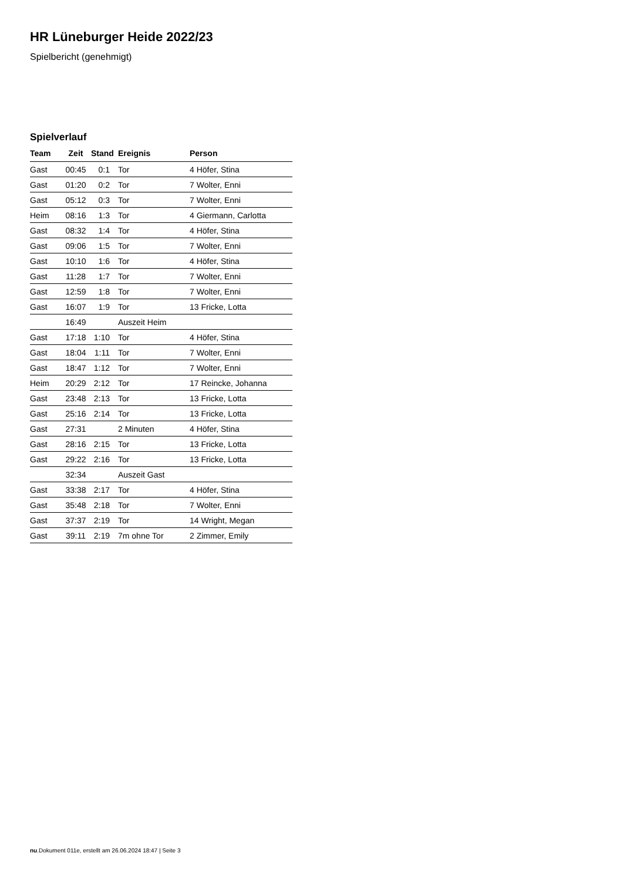HR Lüneburger Heide 2022/23
Spielbericht (genehmigt)
Spielverlauf
| Team | Zeit | Stand | Ereignis | Person |
| --- | --- | --- | --- | --- |
| Gast | 00:45 | 0:1 | Tor | 4 Höfer, Stina |
| Gast | 01:20 | 0:2 | Tor | 7 Wolter, Enni |
| Gast | 05:12 | 0:3 | Tor | 7 Wolter, Enni |
| Heim | 08:16 | 1:3 | Tor | 4 Giermann, Carlotta |
| Gast | 08:32 | 1:4 | Tor | 4 Höfer, Stina |
| Gast | 09:06 | 1:5 | Tor | 7 Wolter, Enni |
| Gast | 10:10 | 1:6 | Tor | 4 Höfer, Stina |
| Gast | 11:28 | 1:7 | Tor | 7 Wolter, Enni |
| Gast | 12:59 | 1:8 | Tor | 7 Wolter, Enni |
| Gast | 16:07 | 1:9 | Tor | 13 Fricke, Lotta |
| | 16:49 | | Auszeit Heim | |
| Gast | 17:18 | 1:10 | Tor | 4 Höfer, Stina |
| Gast | 18:04 | 1:11 | Tor | 7 Wolter, Enni |
| Gast | 18:47 | 1:12 | Tor | 7 Wolter, Enni |
| Heim | 20:29 | 2:12 | Tor | 17 Reincke, Johanna |
| Gast | 23:48 | 2:13 | Tor | 13 Fricke, Lotta |
| Gast | 25:16 | 2:14 | Tor | 13 Fricke, Lotta |
| Gast | 27:31 | | 2 Minuten | 4 Höfer, Stina |
| Gast | 28:16 | 2:15 | Tor | 13 Fricke, Lotta |
| Gast | 29:22 | 2:16 | Tor | 13 Fricke, Lotta |
| | 32:34 | | Auszeit Gast | |
| Gast | 33:38 | 2:17 | Tor | 4 Höfer, Stina |
| Gast | 35:48 | 2:18 | Tor | 7 Wolter, Enni |
| Gast | 37:37 | 2:19 | Tor | 14 Wright, Megan |
| Gast | 39:11 | 2:19 | 7m ohne Tor | 2 Zimmer, Emily |
nu.Dokument 011e, erstellt am 26.06.2024 18:47 | Seite 3